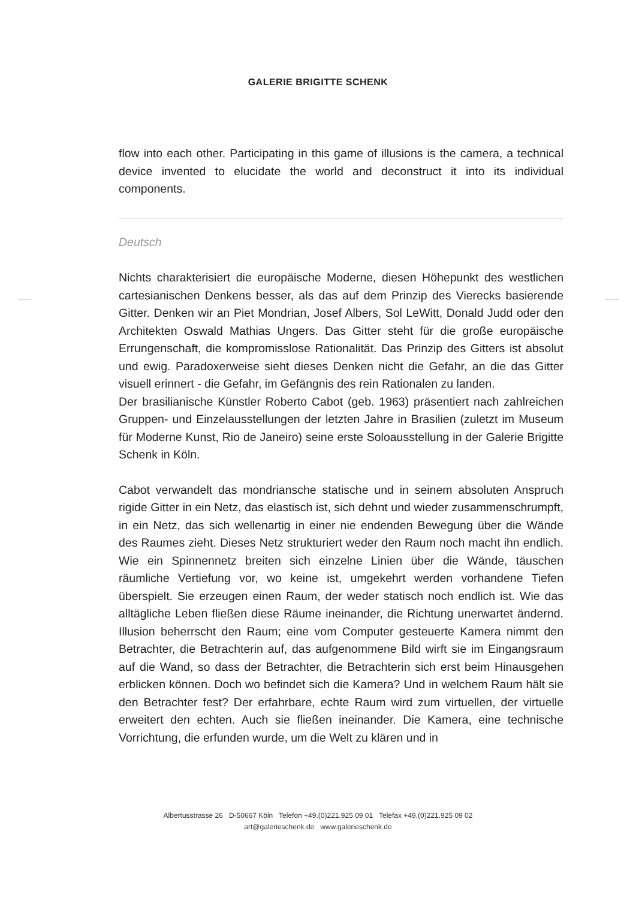GALERIE BRIGITTE SCHENK
flow into each other. Participating in this game of illusions is the camera, a technical device invented to elucidate the world and deconstruct it into its individual components.
Deutsch
Nichts charakterisiert die europäische Moderne, diesen Höhepunkt des westlichen cartesianischen Denkens besser, als das auf dem Prinzip des Vierecks basierende Gitter. Denken wir an Piet Mondrian, Josef Albers, Sol LeWitt, Donald Judd oder den Architekten Oswald Mathias Ungers. Das Gitter steht für die große europäische Errungenschaft, die kompromisslose Rationalität. Das Prinzip des Gitters ist absolut und ewig. Paradoxerweise sieht dieses Denken nicht die Gefahr, an die das Gitter visuell erinnert - die Gefahr, im Gefängnis des rein Rationalen zu landen.
Der brasilianische Künstler Roberto Cabot (geb. 1963) präsentiert nach zahlreichen Gruppen- und Einzelausstellungen der letzten Jahre in Brasilien (zuletzt im Museum für Moderne Kunst, Rio de Janeiro) seine erste Soloausstellung in der Galerie Brigitte Schenk in Köln.
Cabot verwandelt das mondriansche statische und in seinem absoluten Anspruch rigide Gitter in ein Netz, das elastisch ist, sich dehnt und wieder zusammenschrumpft, in ein Netz, das sich wellenartig in einer nie endenden Bewegung über die Wände des Raumes zieht. Dieses Netz strukturiert weder den Raum noch macht ihn endlich. Wie ein Spinnennetz breiten sich einzelne Linien über die Wände, täuschen räumliche Vertiefung vor, wo keine ist, umgekehrt werden vorhandene Tiefen überspielt. Sie erzeugen einen Raum, der weder statisch noch endlich ist. Wie das alltägliche Leben fließen diese Räume ineinander, die Richtung unerwartet ändernd. Illusion beherrscht den Raum; eine vom Computer gesteuerte Kamera nimmt den Betrachter, die Betrachterin auf, das aufgenommene Bild wirft sie im Eingangsraum auf die Wand, so dass der Betrachter, die Betrachterin sich erst beim Hinausgehen erblicken können. Doch wo befindet sich die Kamera? Und in welchem Raum hält sie den Betrachter fest? Der erfahrbare, echte Raum wird zum virtuellen, der virtuelle erweitert den echten. Auch sie fließen ineinander. Die Kamera, eine technische Vorrichtung, die erfunden wurde, um die Welt zu klären und in
Albertusstrasse 26 D-50667 Köln Telefon +49.(0)221.925 09 01 Telefax +49.(0)221.925 09 02
art@galerieschenk.de www.galerieschenk.de